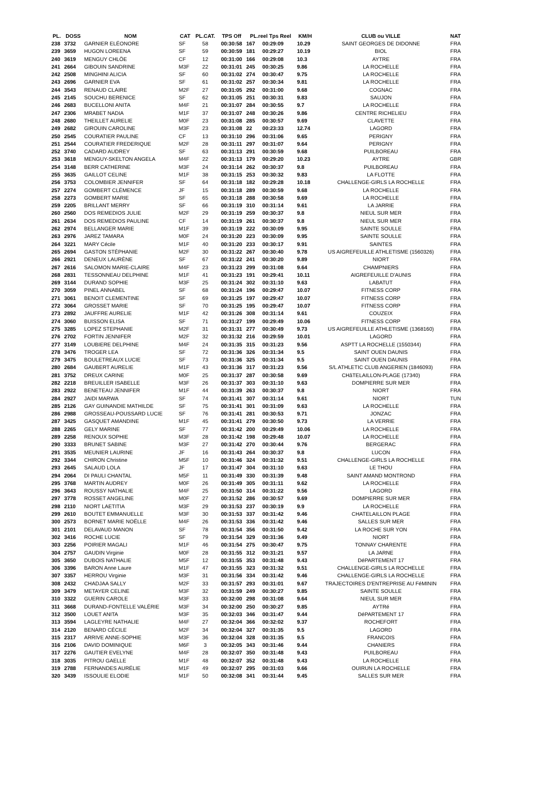| PL. | DOSS | NOM | CAT | PL.CAT. | TPS Off | PL.reel Tps Reel | | KM/H | CLUB ou VILLE | NAT |
| --- | --- | --- | --- | --- | --- | --- | --- | --- | --- | --- |
| 238 | 3732 | GARNIER ELÉONORE | SF | 58 | 00:30:58 | 167 | 00:29:09 | 10.29 | SAINT GEORGES DE DIDONNE | FRA |
| 239 | 3659 | HUGON LOREENA | SF | 59 | 00:30:59 | 181 | 00:29:27 | 10.19 | BIOL | FRA |
| 240 | 3619 | MENGUY CHLÖE | CF | 12 | 00:31:00 | 166 | 00:29:08 | 10.3 | AYTRE | FRA |
| 241 | 2664 | GIBOUIN SANDRINE | M3F | 22 | 00:31:01 | 245 | 00:30:25 | 9.86 | LA ROCHELLE | FRA |
| 242 | 2508 | MINGHINI ALICIA | SF | 60 | 00:31:02 | 274 | 00:30:47 | 9.75 | LA ROCHELLE | FRA |
| 243 | 2696 | GARNIER EVA | SF | 61 | 00:31:02 | 257 | 00:30:34 | 9.81 | LA ROCHELLE | FRA |
| 244 | 3543 | RENAUD CLAIRE | M2F | 27 | 00:31:05 | 292 | 00:31:00 | 9.68 | COGNAC | FRA |
| 245 | 2145 | SOUCHU BERENICE | SF | 62 | 00:31:05 | 251 | 00:30:31 | 9.83 | SAUJON | FRA |
| 246 | 2683 | BUCELLONI ANITA | M4F | 21 | 00:31:07 | 284 | 00:30:55 | 9.7 | LA ROCHELLE | FRA |
| 247 | 2306 | MRABET NADIA | M1F | 37 | 00:31:07 | 248 | 00:30:26 | 9.86 | CENTRE RICHELIEU | FRA |
| 248 | 2680 | THEILLET AURELIE | M0F | 23 | 00:31:08 | 285 | 00:30:57 | 9.69 | CLAVETTE | FRA |
| 249 | 2682 | GIROUIN CAROLINE | M3F | 23 | 00:31:08 | 22 | 00:23:33 | 12.74 | LAGORD | FRA |
| 250 | 2545 | COURATIER PAULINE | CF | 13 | 00:31:10 | 296 | 00:31:06 | 9.65 | PERIGNY | FRA |
| 251 | 2544 | COURATIER FREDERIQUE | M2F | 28 | 00:31:11 | 297 | 00:31:07 | 9.64 | PERIGNY | FRA |
| 252 | 3740 | CADARD AUDREY | SF | 63 | 00:31:13 | 291 | 00:30:59 | 9.68 | PUILBOREAU | FRA |
| 253 | 3618 | MENGUY-SKELTON ANGELA | M4F | 22 | 00:31:13 | 179 | 00:29:20 | 10.23 | AYTRE | GBR |
| 254 | 3148 | BERR CATHERINE | M3F | 24 | 00:31:14 | 262 | 00:30:37 | 9.8 | PUILBOREAU | FRA |
| 255 | 3635 | GAILLOT CELINE | M1F | 38 | 00:31:15 | 253 | 00:30:32 | 9.83 | LA FLOTTE | FRA |
| 256 | 3753 | COLOMBIER JENNIFER | SF | 64 | 00:31:18 | 182 | 00:29:28 | 10.18 | CHALLENGE-GIRLS LA ROCHELLE | FRA |
| 257 | 2274 | GOMBERT CLÉMENCE | JF | 15 | 00:31:18 | 289 | 00:30:59 | 9.68 | LA ROCHELLE | FRA |
| 258 | 2273 | GOMBERT MARIE | SF | 65 | 00:31:18 | 288 | 00:30:58 | 9.69 | LA ROCHELLE | FRA |
| 259 | 2205 | BRILLANT MERRY | SF | 66 | 00:31:19 | 310 | 00:31:14 | 9.61 | LA JARRIE | FRA |
| 260 | 2560 | DOS REMEDIOS JULIE | M2F | 29 | 00:31:19 | 259 | 00:30:37 | 9.8 | NIEUL SUR MER | FRA |
| 261 | 2634 | DOS REMEDIOS PAULINE | CF | 14 | 00:31:19 | 261 | 00:30:37 | 9.8 | NIEUL SUR MER | FRA |
| 262 | 2974 | BELLANGER MARIE | M1F | 39 | 00:31:19 | 222 | 00:30:09 | 9.95 | SAINTE SOULLE | FRA |
| 263 | 2976 | JAREZ TAMARA | M0F | 24 | 00:31:20 | 223 | 00:30:09 | 9.95 | SAINTE SOULLE | FRA |
| 264 | 3221 | MARY Cécile | M1F | 40 | 00:31:20 | 233 | 00:30:17 | 9.91 | SAINTES | FRA |
| 265 | 2694 | GASTON STÉPHANIE | M2F | 30 | 00:31:22 | 267 | 00:30:40 | 9.78 | US AIGREFEUILLE ATHLETISME (1560326) | FRA |
| 266 | 2921 | DENEUX LAURÈNE | SF | 67 | 00:31:22 | 241 | 00:30:20 | 9.89 | NIORT | FRA |
| 267 | 2616 | SALOMON MARIE-CLAIRE | M4F | 23 | 00:31:23 | 299 | 00:31:08 | 9.64 | CHAMPNIERS | FRA |
| 268 | 2831 | TESSONNEAU DELPHINE | M1F | 41 | 00:31:23 | 191 | 00:29:41 | 10.11 | AIGREFEUILLE D'AUNIS | FRA |
| 269 | 3144 | DURAND SOPHIE | M3F | 25 | 00:31:24 | 302 | 00:31:10 | 9.63 | LABATUT | FRA |
| 270 | 3059 | PINEL ANNABEL | SF | 68 | 00:31:24 | 196 | 00:29:47 | 10.07 | FITNESS CORP | FRA |
| 271 | 3061 | BENOIT CLEMENTINE | SF | 69 | 00:31:25 | 197 | 00:29:47 | 10.07 | FITNESS CORP | FRA |
| 272 | 3064 | GROSSET MARIE | SF | 70 | 00:31:25 | 195 | 00:29:47 | 10.07 | FITNESS CORP | FRA |
| 273 | 2892 | JAUFFRE AURELIE | M1F | 42 | 00:31:26 | 308 | 00:31:14 | 9.61 | COUZEIX | FRA |
| 274 | 3060 | BUISSON ELISA | SF | 71 | 00:31:27 | 199 | 00:29:49 | 10.06 | FITNESS CORP | FRA |
| 275 | 3285 | LOPEZ STEPHANIE | M2F | 31 | 00:31:31 | 277 | 00:30:49 | 9.73 | US AIGREFEUILLE ATHLETISME (1368160) | FRA |
| 276 | 2702 | FORTIN JENNIFER | M2F | 32 | 00:31:32 | 216 | 00:29:59 | 10.01 | LAGORD | FRA |
| 277 | 3149 | LOUBIERE DELPHINE | M4F | 24 | 00:31:35 | 315 | 00:31:23 | 9.56 | ASPTT LA ROCHELLE (1550344) | FRA |
| 278 | 3476 | TROGER LEA | SF | 72 | 00:31:36 | 326 | 00:31:34 | 9.5 | SAINT OUEN DAUNIS | FRA |
| 279 | 3475 | BOULETREAUX LUCIE | SF | 73 | 00:31:36 | 325 | 00:31:34 | 9.5 | SAINT OUEN DAUNIS | FRA |
| 280 | 2684 | GAUBERT AURELIE | M1F | 43 | 00:31:36 | 317 | 00:31:23 | 9.56 | S/L ATHLETIC CLUB ANGERIEN (1846093) | FRA |
| 281 | 3752 | DREUX CARINE | M0F | 25 | 00:31:37 | 287 | 00:30:58 | 9.69 | CHâTELAILLON-PLAGE (17340) | FRA |
| 282 | 2218 | BREUILLER ISABELLE | M3F | 26 | 00:31:37 | 303 | 00:31:10 | 9.63 | DOMPIERRE SUR MER | FRA |
| 283 | 2922 | BENETEAU JENNIFER | M1F | 44 | 00:31:39 | 263 | 00:30:37 | 9.8 | NIORT | FRA |
| 284 | 2927 | JAIDI MARWA | SF | 74 | 00:31:41 | 307 | 00:31:14 | 9.61 | NIORT | TUN |
| 285 | 2126 | GAY GUINANDIE MATHILDE | SF | 75 | 00:31:41 | 301 | 00:31:09 | 9.63 | LA ROCHELLE | FRA |
| 286 | 2988 | GROSSEAU-POUSSARD LUCIE | SF | 76 | 00:31:41 | 281 | 00:30:53 | 9.71 | JONZAC | FRA |
| 287 | 3425 | GASQUET AMANDINE | M1F | 45 | 00:31:41 | 279 | 00:30:50 | 9.73 | LA VERRIE | FRA |
| 288 | 2265 | GELY MARINE | SF | 77 | 00:31:42 | 200 | 00:29:49 | 10.06 | LA ROCHELLE | FRA |
| 289 | 2258 | RENOUX SOPHIE | M3F | 28 | 00:31:42 | 198 | 00:29:48 | 10.07 | LA ROCHELLE | FRA |
| 290 | 3333 | BRUNET SABINE | M3F | 27 | 00:31:42 | 270 | 00:30:44 | 9.76 | BERGERAC | FRA |
| 291 | 3535 | MEUNIER LAURINE | JF | 16 | 00:31:43 | 264 | 00:30:37 | 9.8 | LUCON | FRA |
| 292 | 3344 | CHIRON Christine | M5F | 10 | 00:31:46 | 324 | 00:31:32 | 9.51 | CHALLENGE-GIRLS LA ROCHELLE | FRA |
| 293 | 2645 | SALAUD LOLA | JF | 17 | 00:31:47 | 304 | 00:31:10 | 9.63 | LE THOU | FRA |
| 294 | 2064 | DI PAULI CHANTAL | M5F | 11 | 00:31:49 | 330 | 00:31:39 | 9.48 | SAINT AMAND MONTROND | FRA |
| 295 | 3768 | MARTIN AUDREY | M0F | 26 | 00:31:49 | 305 | 00:31:11 | 9.62 | LA ROCHELLE | FRA |
| 296 | 3643 | ROUSSY NATHALIE | M4F | 25 | 00:31:50 | 314 | 00:31:22 | 9.56 | LAGORD | FRA |
| 297 | 3778 | ROSSET ANGELINE | M0F | 27 | 00:31:52 | 286 | 00:30:57 | 9.69 | DOMPIERRE SUR MER | FRA |
| 298 | 2110 | NIORT LAETITIA | M3F | 29 | 00:31:53 | 237 | 00:30:19 | 9.9 | LA ROCHELLE | FRA |
| 299 | 2610 | BOUTET EMMANUELLE | M3F | 30 | 00:31:53 | 337 | 00:31:42 | 9.46 | CHATELAILLON PLAGE | FRA |
| 300 | 2573 | BORNET MARIE NOËLLE | M4F | 26 | 00:31:53 | 336 | 00:31:42 | 9.46 | SALLES SUR MER | FRA |
| 301 | 2101 | DELAVAUD MANON | SF | 78 | 00:31:54 | 356 | 00:31:50 | 9.42 | LA ROCHE SUR YON | FRA |
| 302 | 3416 | ROCHE LUCIE | SF | 79 | 00:31:54 | 329 | 00:31:36 | 9.49 | NIORT | FRA |
| 303 | 2256 | POIRIER MAGALI | M1F | 46 | 00:31:54 | 275 | 00:30:47 | 9.75 | TONNAY CHARENTE | FRA |
| 304 | 2757 | GAUDIN Virginie | M0F | 28 | 00:31:55 | 312 | 00:31:21 | 9.57 | LA JARNE | FRA |
| 305 | 3650 | DUBOIS NATHALIE | M5F | 12 | 00:31:55 | 353 | 00:31:48 | 9.43 | DéPARTEMENT 17 | FRA |
| 306 | 3396 | BARON Anne Laure | M1F | 47 | 00:31:55 | 323 | 00:31:32 | 9.51 | CHALLENGE-GIRLS LA ROCHELLE | FRA |
| 307 | 3357 | HERROU Virginie | M3F | 31 | 00:31:56 | 334 | 00:31:42 | 9.46 | CHALLENGE-GIRLS LA ROCHELLE | FRA |
| 308 | 2432 | CHADJAA SALLY | M2F | 33 | 00:31:57 | 293 | 00:31:01 | 9.67 | TRAJECTOIRES D'ENTREPRISE AU FéMININ | FRA |
| 309 | 3479 | METAYER CELINE | M3F | 32 | 00:31:59 | 249 | 00:30:27 | 9.85 | SAINTE SOULLE | FRA |
| 310 | 3322 | GUERIN CAROLE | M3F | 33 | 00:32:00 | 298 | 00:31:08 | 9.64 | NIEUL SUR MER | FRA |
| 311 | 3668 | DURAND-FONTELLE VALÉRIE | M3F | 34 | 00:32:00 | 250 | 00:30:27 | 9.85 | AYTRé | FRA |
| 312 | 3500 | LOUET ANITA | M3F | 35 | 00:32:03 | 346 | 00:31:47 | 9.44 | DéPARTEMENT 17 | FRA |
| 313 | 3594 | LAGLEYRE NATHALIE | M4F | 27 | 00:32:04 | 366 | 00:32:02 | 9.37 | ROCHEFORT | FRA |
| 314 | 2120 | BENARD CÉCILE | M2F | 34 | 00:32:04 | 327 | 00:31:35 | 9.5 | LAGORD | FRA |
| 315 | 2317 | ARRIVE ANNE-SOPHIE | M3F | 36 | 00:32:04 | 328 | 00:31:35 | 9.5 | FRANCOIS | FRA |
| 316 | 2106 | DAVID DOMINIQUE | M6F | 3 | 00:32:05 | 343 | 00:31:46 | 9.44 | CHANIERS | FRA |
| 317 | 2276 | GAUTIER EVELYNE | M4F | 28 | 00:32:07 | 350 | 00:31:48 | 9.43 | PUILBOREAU | FRA |
| 318 | 3035 | PITROU GAELLE | M1F | 48 | 00:32:07 | 352 | 00:31:48 | 9.43 | LA ROCHELLE | FRA |
| 319 | 2788 | FERNANDES AURÉLIE | M1F | 49 | 00:32:07 | 295 | 00:31:03 | 9.66 | OUIRUN LA ROCHELLE | FRA |
| 320 | 3439 | ISSOULIE ELODIE | M1F | 50 | 00:32:08 | 341 | 00:31:44 | 9.45 | SALLES SUR MER | FRA |